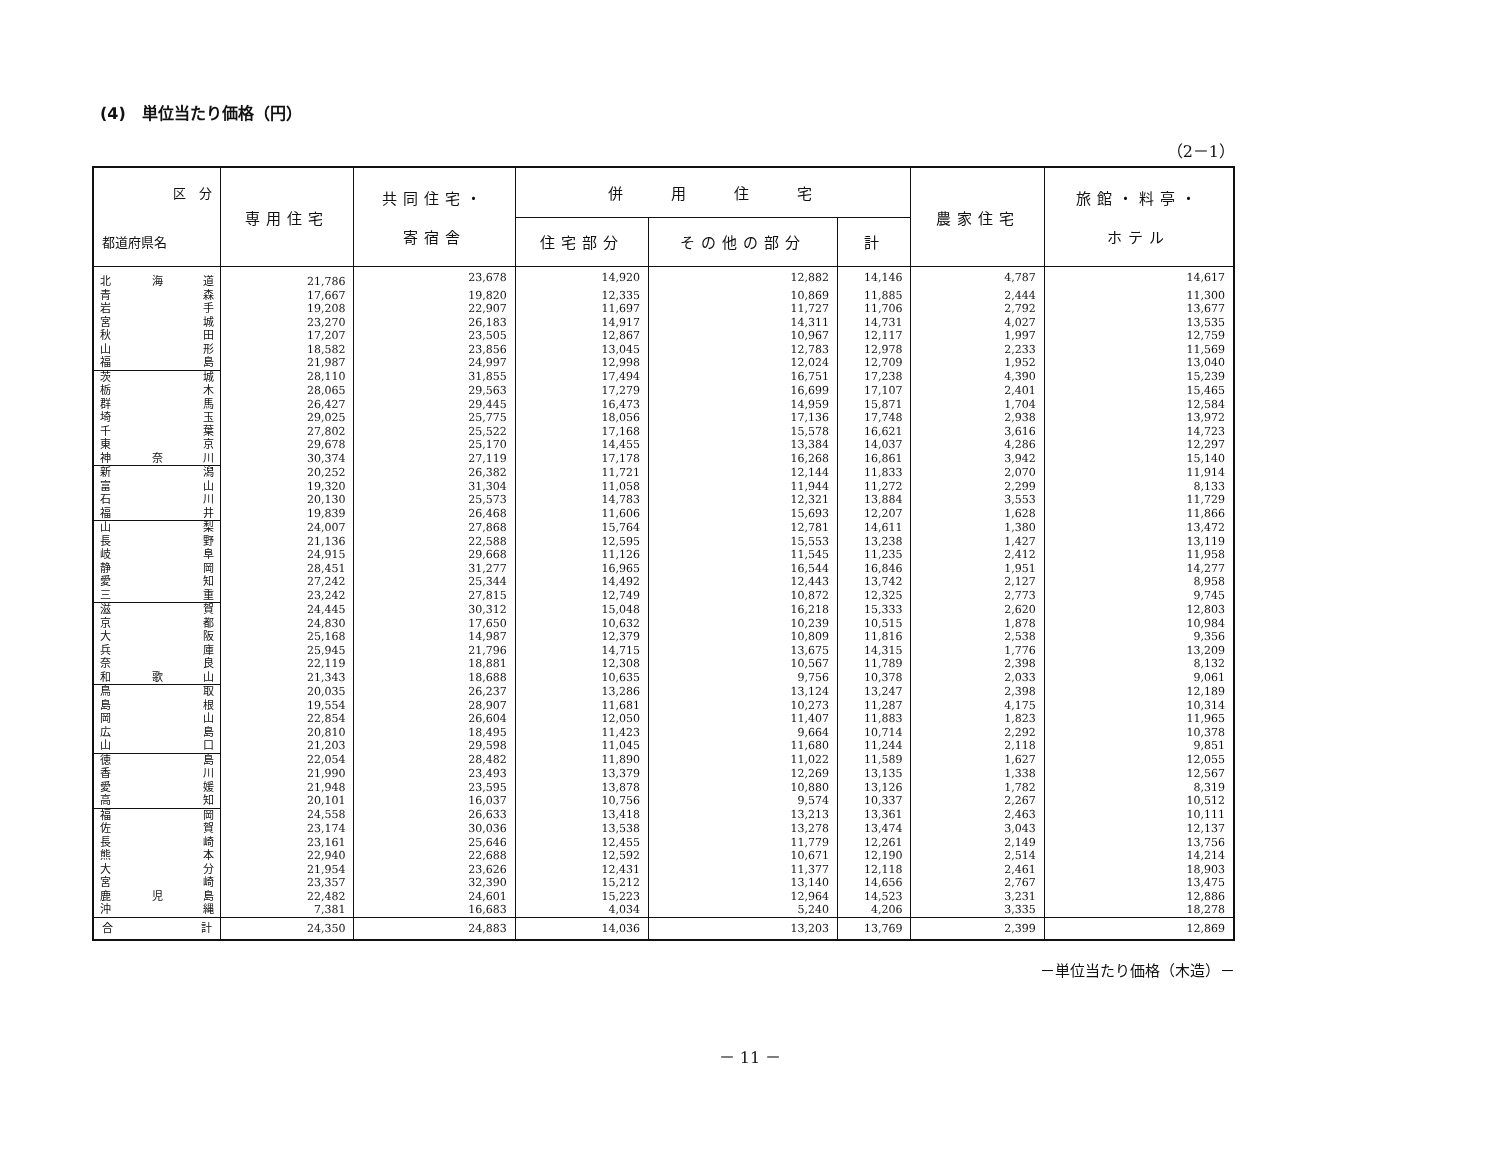(4)　単位当たり価格（円）
（2－1）
| 区 分 都道府県名 | 専用住宅 | 共同住宅・ 寄宿舎 | 併 用 住 宅 | | | 農家住宅 | 旅館・料亭・ ホテル |
| --- | --- | --- | --- | --- | --- | --- | --- |
| | | | 住宅部分 | その他の部分 | 計 | | |
| 北海道 | 21,786 | 23,678 | 14,920 | 12,882 | 14,146 | 4,787 | 14,617 |
| 青森 | 17,667 | 19,820 | 12,335 | 10,869 | 11,885 | 2,444 | 11,300 |
| 岩手 | 19,208 | 22,907 | 11,697 | 11,727 | 11,706 | 2,792 | 13,677 |
| 宮城 | 23,270 | 26,183 | 14,917 | 14,311 | 14,731 | 4,027 | 13,535 |
| 秋田 | 17,207 | 23,505 | 12,867 | 10,967 | 12,117 | 1,997 | 12,759 |
| 山形 | 18,582 | 23,856 | 13,045 | 12,783 | 12,978 | 2,233 | 11,569 |
| 福島 | 21,987 | 24,997 | 12,998 | 12,024 | 12,709 | 1,952 | 13,040 |
| 茨城 | 28,110 | 31,855 | 17,494 | 16,751 | 17,238 | 4,390 | 15,239 |
| 栃木 | 28,065 | 29,563 | 17,279 | 16,699 | 17,107 | 2,401 | 15,465 |
| 群馬 | 26,427 | 29,445 | 16,473 | 14,959 | 15,871 | 1,704 | 12,584 |
| 埼玉 | 29,025 | 25,775 | 18,056 | 17,136 | 17,748 | 2,938 | 13,972 |
| 千葉 | 27,802 | 25,522 | 17,168 | 15,578 | 16,621 | 3,616 | 14,723 |
| 東京 | 29,678 | 25,170 | 14,455 | 13,384 | 14,037 | 4,286 | 12,297 |
| 神奈川 | 30,374 | 27,119 | 17,178 | 16,268 | 16,861 | 3,942 | 15,140 |
| 新潟 | 20,252 | 26,382 | 11,721 | 12,144 | 11,833 | 2,070 | 11,914 |
| 富山 | 19,320 | 31,304 | 11,058 | 11,944 | 11,272 | 2,299 | 8,133 |
| 石川 | 20,130 | 25,573 | 14,783 | 12,321 | 13,884 | 3,553 | 11,729 |
| 福井 | 19,839 | 26,468 | 11,606 | 15,693 | 12,207 | 1,628 | 11,866 |
| 山梨 | 24,007 | 27,868 | 15,764 | 12,781 | 14,611 | 1,380 | 13,472 |
| 長野 | 21,136 | 22,588 | 12,595 | 15,553 | 13,238 | 1,427 | 13,119 |
| 岐阜 | 24,915 | 29,668 | 11,126 | 11,545 | 11,235 | 2,412 | 11,958 |
| 静岡 | 28,451 | 31,277 | 16,965 | 16,544 | 16,846 | 1,951 | 14,277 |
| 愛知 | 27,242 | 25,344 | 14,492 | 12,443 | 13,742 | 2,127 | 8,958 |
| 三重 | 23,242 | 27,815 | 12,749 | 10,872 | 12,325 | 2,773 | 9,745 |
| 滋賀 | 24,445 | 30,312 | 15,048 | 16,218 | 15,333 | 2,620 | 12,803 |
| 京都 | 24,830 | 17,650 | 10,632 | 10,239 | 10,515 | 1,878 | 10,984 |
| 大阪 | 25,168 | 14,987 | 12,379 | 10,809 | 11,816 | 2,538 | 9,356 |
| 兵庫 | 25,945 | 21,796 | 14,715 | 13,675 | 14,315 | 1,776 | 13,209 |
| 奈良 | 22,119 | 18,881 | 12,308 | 10,567 | 11,789 | 2,398 | 8,132 |
| 和歌山 | 21,343 | 18,688 | 10,635 | 9,756 | 10,378 | 2,033 | 9,061 |
| 鳥取 | 20,035 | 26,237 | 13,286 | 13,124 | 13,247 | 2,398 | 12,189 |
| 島根 | 19,554 | 28,907 | 11,681 | 10,273 | 11,287 | 4,175 | 10,314 |
| 岡山 | 22,854 | 26,604 | 12,050 | 11,407 | 11,883 | 1,823 | 11,965 |
| 広島 | 20,810 | 18,495 | 11,423 | 9,664 | 10,714 | 2,292 | 10,378 |
| 山口 | 21,203 | 29,598 | 11,045 | 11,680 | 11,244 | 2,118 | 9,851 |
| 徳島 | 22,054 | 28,482 | 11,890 | 11,022 | 11,589 | 1,627 | 12,055 |
| 香川 | 21,990 | 23,493 | 13,379 | 12,269 | 13,135 | 1,338 | 12,567 |
| 愛媛 | 21,948 | 23,595 | 13,878 | 10,880 | 13,126 | 1,782 | 8,319 |
| 高知 | 20,101 | 16,037 | 10,756 | 9,574 | 10,337 | 2,267 | 10,512 |
| 福岡 | 24,558 | 26,633 | 13,418 | 13,213 | 13,361 | 2,463 | 10,111 |
| 佐賀 | 23,174 | 30,036 | 13,538 | 13,278 | 13,474 | 3,043 | 12,137 |
| 長崎 | 23,161 | 25,646 | 12,455 | 11,779 | 12,261 | 2,149 | 13,756 |
| 熊本 | 22,940 | 22,688 | 12,592 | 10,671 | 12,190 | 2,514 | 14,214 |
| 大分 | 21,954 | 23,626 | 12,431 | 11,377 | 12,118 | 2,461 | 18,903 |
| 宮崎 | 23,357 | 32,390 | 15,212 | 13,140 | 14,656 | 2,767 | 13,475 |
| 鹿児島 | 22,482 | 24,601 | 15,223 | 12,964 | 14,523 | 3,231 | 12,886 |
| 沖縄 | 7,381 | 16,683 | 4,034 | 5,240 | 4,206 | 3,335 | 18,278 |
| 合計 | 24,350 | 24,883 | 14,036 | 13,203 | 13,769 | 2,399 | 12,869 |
－単位当たり価格（木造）－
－ 11 －